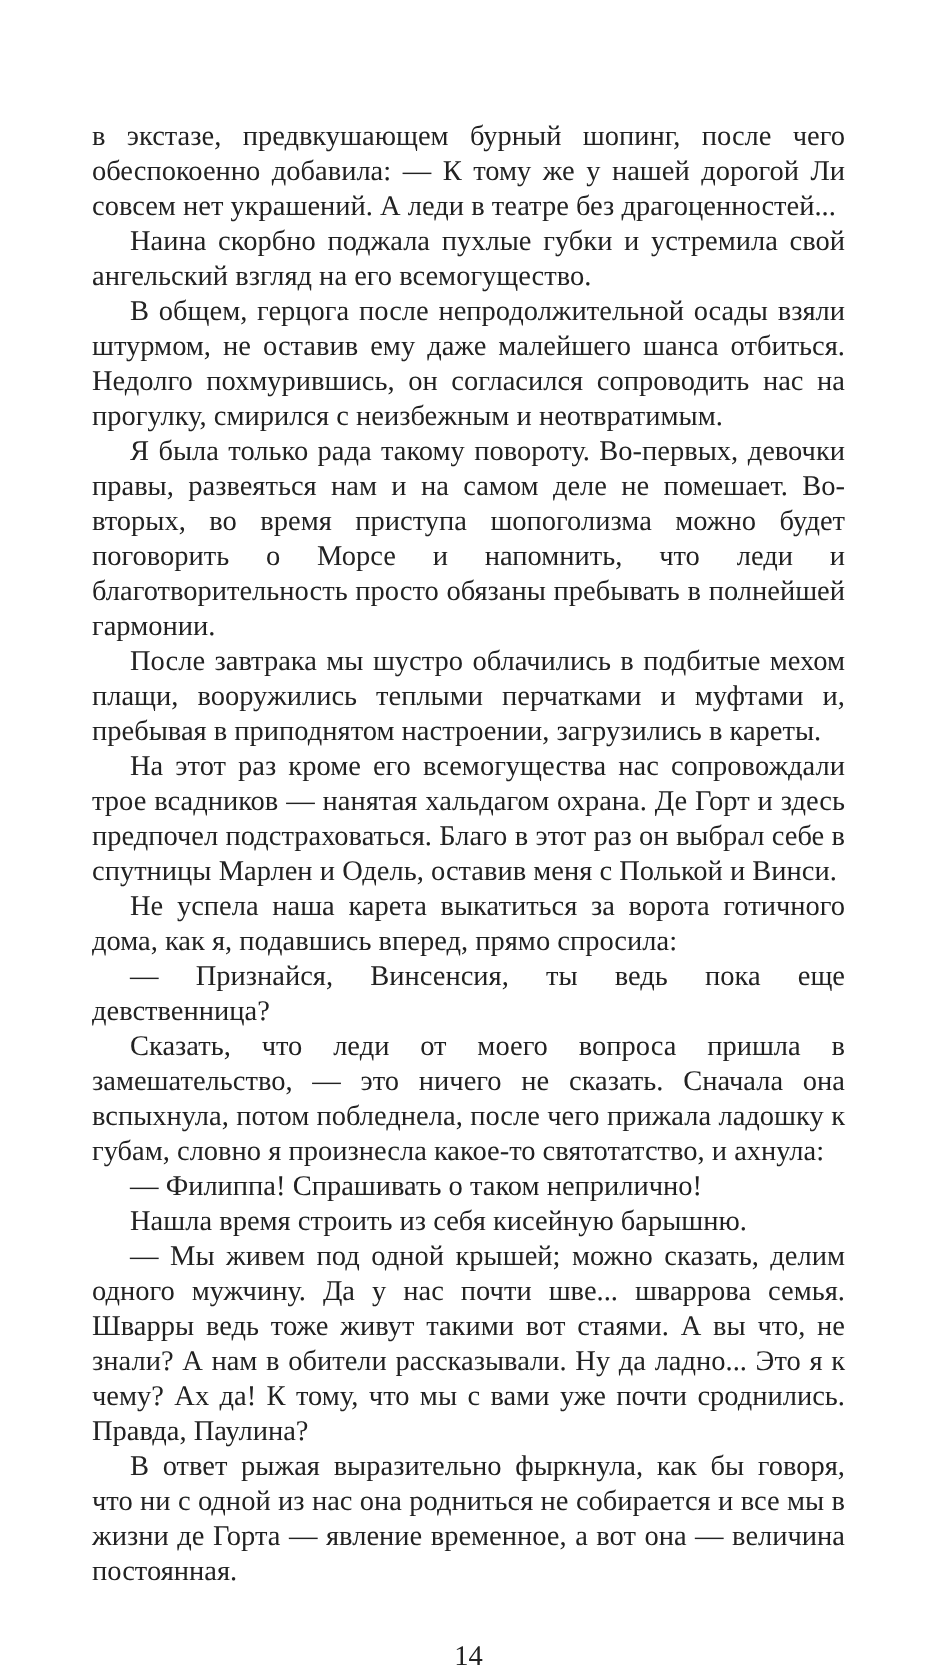в экстазе, предвкушающем бурный шопинг, после чего обеспокоенно добавила: — К тому же у нашей дорогой Ли совсем нет украшений. А леди в театре без драгоценностей...
Наина скорбно поджала пухлые губки и устремила свой ангельский взгляд на его всемогущество.
В общем, герцога после непродолжительной осады взяли штурмом, не оставив ему даже малейшего шанса отбиться. Недолго похмурившись, он согласился сопроводить нас на прогулку, смирился с неизбежным и неотвратимым.
Я была только рада такому повороту. Во-первых, девочки правы, развеяться нам и на самом деле не помешает. Во-вторых, во время приступа шопоголизма можно будет поговорить о Морсе и напомнить, что леди и благотворительность просто обязаны пребывать в полнейшей гармонии.
После завтрака мы шустро облачились в подбитые мехом плащи, вооружились теплыми перчатками и муфтами и, пребывая в приподнятом настроении, загрузились в кареты.
На этот раз кроме его всемогущества нас сопровождали трое всадников — нанятая хальдагом охрана. Де Горт и здесь предпочел подстраховаться. Благо в этот раз он выбрал себе в спутницы Марлен и Одель, оставив меня с Полькой и Винси.
Не успела наша карета выкатиться за ворота готичного дома, как я, подавшись вперед, прямо спросила:
— Признайся, Винсенсия, ты ведь пока еще девственница?
Сказать, что леди от моего вопроса пришла в замешательство, — это ничего не сказать. Сначала она вспыхнула, потом побледнела, после чего прижала ладошку к губам, словно я произнесла какое-то святотатство, и ахнула:
— Филиппа! Спрашивать о таком неприлично!
Нашла время строить из себя кисейную барышню.
— Мы живем под одной крышей; можно сказать, делим одного мужчину. Да у нас почти шве... шваррова семья. Шварры ведь тоже живут такими вот стаями. А вы что, не знали? А нам в обители рассказывали. Ну да ладно... Это я к чему? Ах да! К тому, что мы с вами уже почти сроднились. Правда, Паулина?
В ответ рыжая выразительно фыркнула, как бы говоря, что ни с одной из нас она родниться не собирается и все мы в жизни де Горта — явление временное, а вот она — величина постоянная.
14